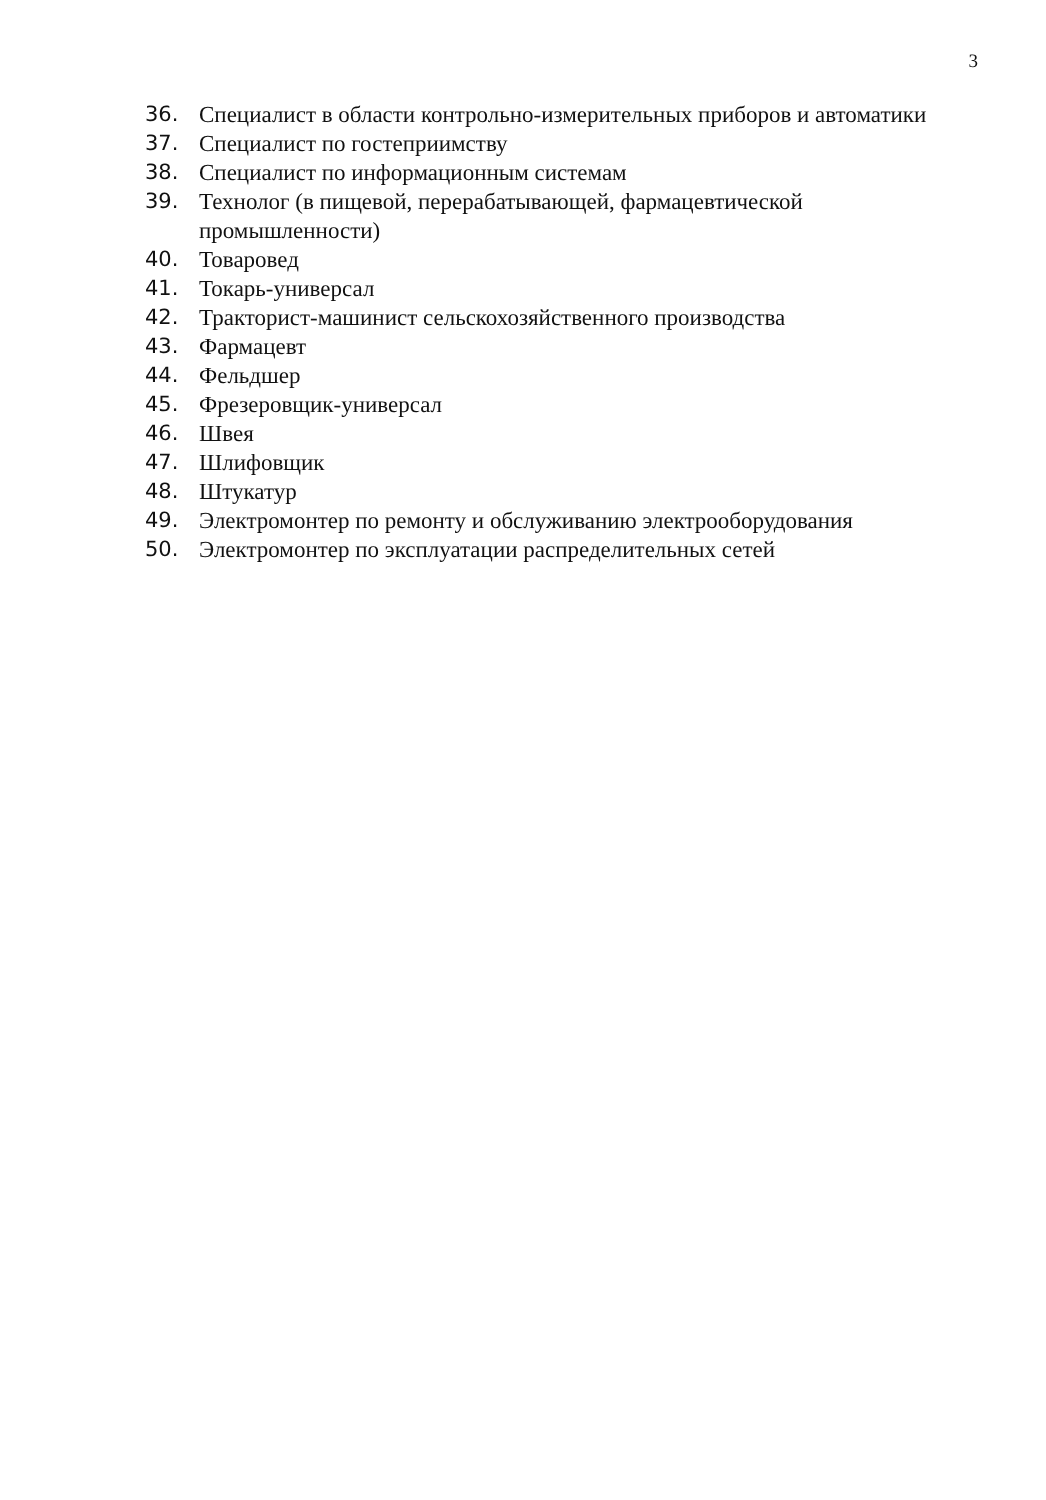3
36. Специалист в области контрольно-измерительных приборов и автоматики
37. Специалист по гостеприимству
38. Специалист по информационным системам
39. Технолог (в пищевой, перерабатывающей, фармацевтической промышленности)
40. Товаровед
41. Токарь-универсал
42. Тракторист-машинист сельскохозяйственного производства
43. Фармацевт
44. Фельдшер
45. Фрезеровщик-универсал
46. Швея
47. Шлифовщик
48. Штукатур
49. Электромонтер по ремонту и обслуживанию электрооборудования
50. Электромонтер по эксплуатации распределительных сетей